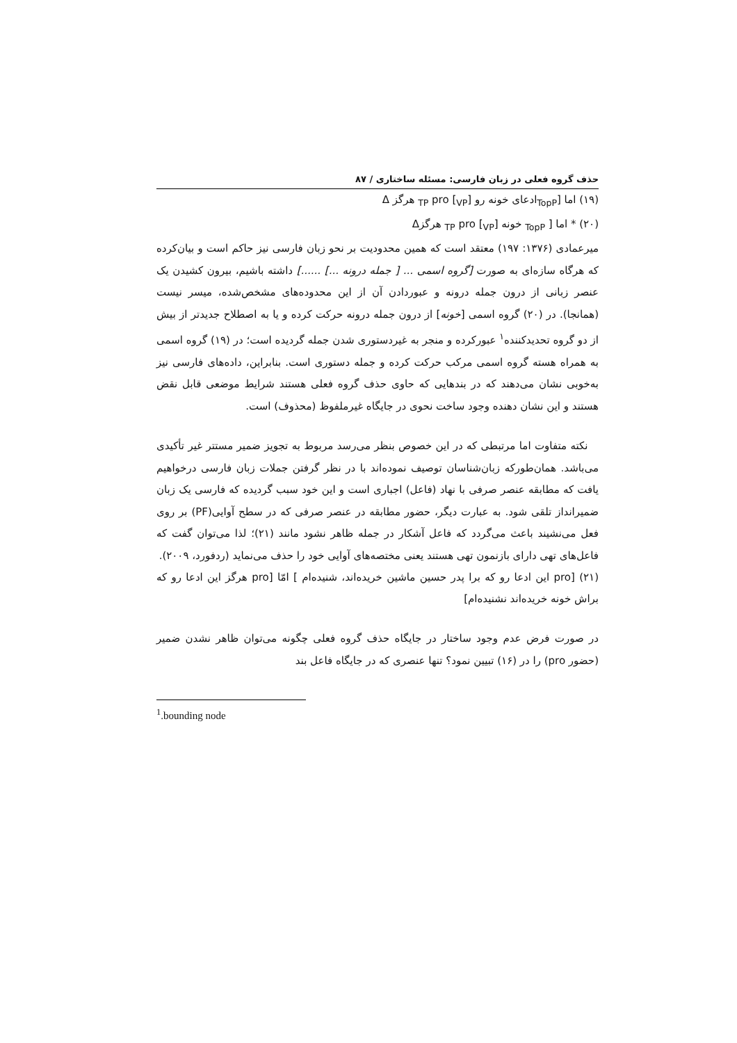حذف گروه فعلی در زبان فارسی: مسئله ساختاری / ۸۷
(۱۹) اما [<sub>TopP</sub>ادعای خونه رو [<sub>TP</sub> pro [<sub>VP</sub> هرگز Δ
(۲۰) * اما [ <sub>TopP</sub> خونه [<sub>TP</sub> pro [<sub>VP</sub> هرگزΔ
میرعمادی (۱۳۷۶: ۱۹۷) معتقد است که همین محدودیت بر نحو زبان فارسی نیز حاکم است و بیان‌کرده که هرگاه سازه‌ای به صورت [گروه اسمی ... [ جمله درونه ...] ......] داشته باشیم، بیرون کشیدن یک عنصر زبانی از درون جمله درونه و عبوردادن آن از این محدوده‌های مشخص‌شده، میسر نیست (همانجا). در (۲۰) گروه اسمی [خونه] از درون جمله درونه حرکت کرده و یا به اصطلاح جدیدتر از بیش از دو گروه تحدیدکننده<sup>۱</sup> عبورکرده و منجر به غیردستوری شدن جمله گردیده است؛ در (۱۹) گروه اسمی به همراه هسته گروه اسمی مرکب حرکت کرده و جمله دستوری است. بنابراین، داده‌های فارسی نیز به‌خوبی نشان می‌دهند که در بندهایی که حاوی حذف گروه فعلی هستند شرایط موضعی قابل نقض هستند و این نشان دهنده وجود ساخت نحوی در جایگاه غیرملفوظ (محذوف) است.
نکته متفاوت اما مرتبطی که در این خصوص بنظر می‌رسد مربوط به تجویز ضمیر مستتر غیر تأکیدی می‌باشد. همان‌طورکه زبان‌شناسان توصیف نموده‌اند با در نظر گرفتن جملات زبان فارسی درخواهیم یافت که مطابقه عنصر صرفی با نهاد (فاعل) اجباری است و این خود سبب گردیده که فارسی یک زبان ضمیرانداز تلقی شود. به عبارت دیگر، حضور مطابقه در عنصر صرفی که در سطح آوایی(PF) بر روی فعل می‌نشیند باعث می‌گردد که فاعل آشکار در جمله ظاهر نشود مانند (۲۱)؛ لذا می‌توان گفت که فاعل‌های تهی دارای بازنمون تهی هستند یعنی مختصه‌های آوایی خود را حذف می‌نماید (ردفورد، ۲۰۰۹).
(۲۱) [pro این ادعا رو که برا پدر حسین ماشین خریده‌اند، شنیده‌ام ] امّا [pro هرگز این ادعا رو که براش خونه خریده‌اند نشنیده‌ام]
در صورت فرض عدم وجود ساختار در جایگاه حذف گروه فعلی چگونه می‌توان ظاهر نشدن ضمیر (حضور pro) را در (۱۶) تبیین نمود؟ تنها عنصری که در جایگاه فاعل بند
<sup>1</sup>.bounding node